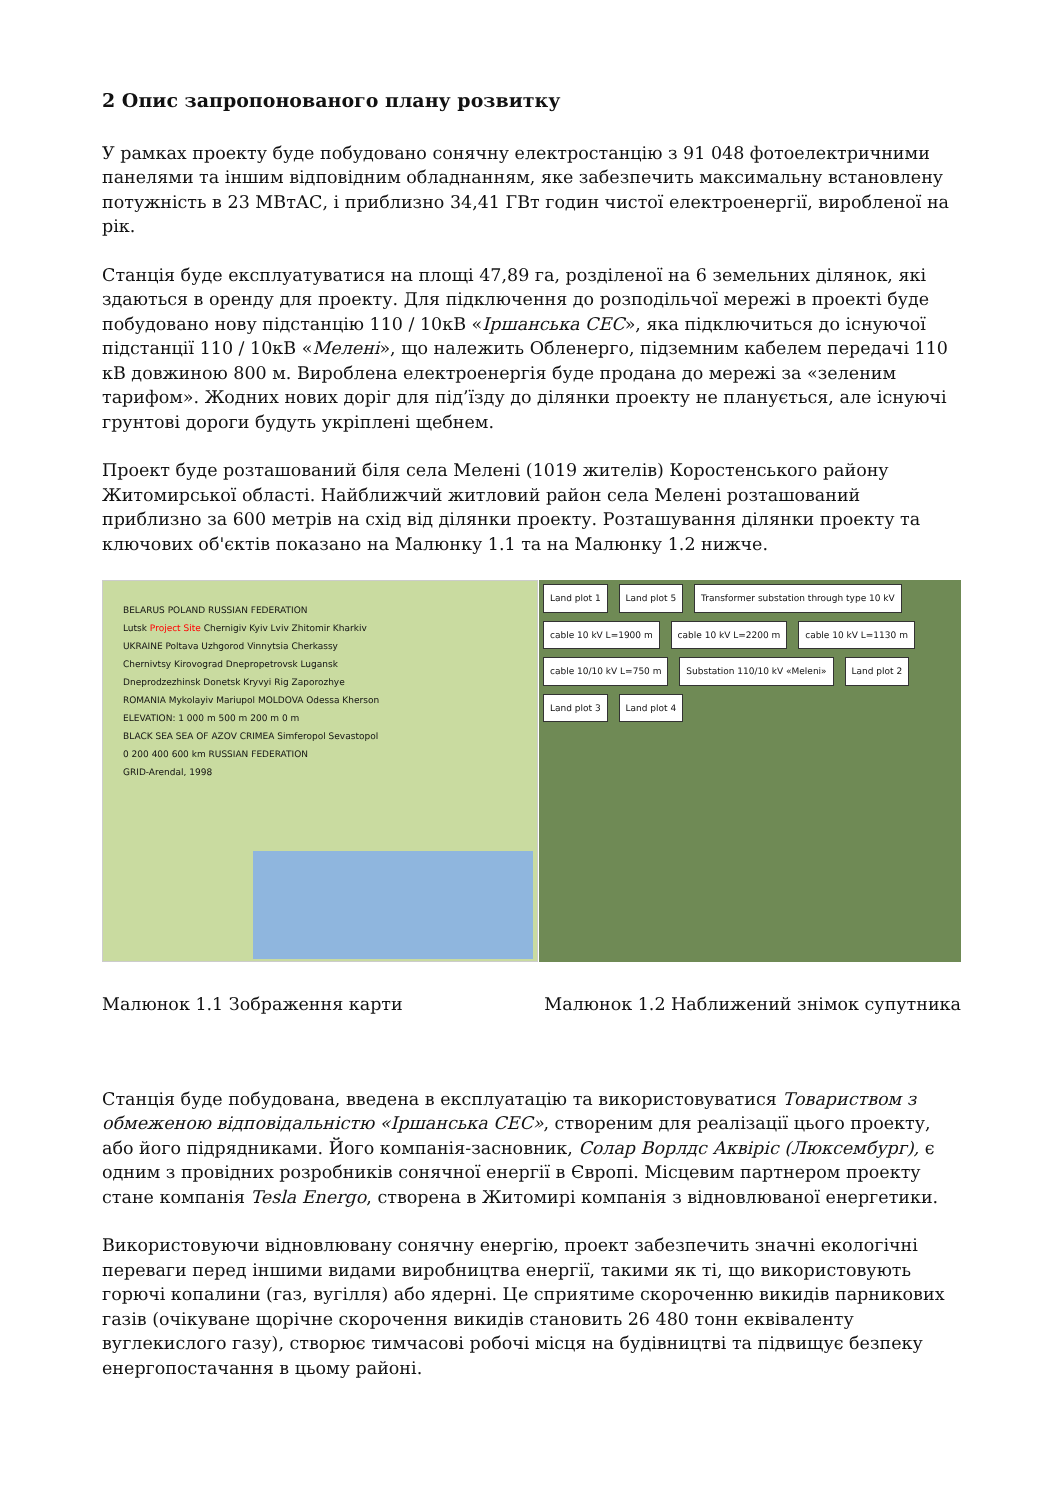2 Опис запропонованого плану розвитку
У рамках проекту буде побудовано сонячну електростанцію з 91 048 фотоелектричними панелями та іншим відповідним обладнанням, яке забезпечить максимальну встановлену потужність в 23 МВтАС, і приблизно 34,41 ГВт годин чистої електроенергії, виробленої на рік.
Станція буде експлуатуватися на площі 47,89 га, розділеної на 6 земельних ділянок, які здаються в оренду для проекту. Для підключення до розподільчої мережі в проекті буде побудовано нову підстанцію 110 / 10кВ «Іршанська СЕС», яка підключиться до існуючої підстанції 110 / 10кВ «Мелені», що належить Обленерго, підземним кабелем передачі 110 кВ довжиною 800 м. Вироблена електроенергія буде продана до мережі за «зеленим тарифом». Жодних нових доріг для під’їзду до ділянки проекту не планується, але існуючі грунтові дороги будуть укріплені щебнем.
Проект буде розташований біля села Мелені (1019 жителів) Коростенського району Житомирської області. Найближчий житловий район села Мелені розташований приблизно за 600 метрів на схід від ділянки проекту. Розташування ділянки проекту та ключових об'єктів показано на Малюнку 1.1 та на Малюнку 1.2 нижче.
BELARUS POLAND RUSSIAN FEDERATION
Lutsk Project Site Chernigiv Kyiv Lviv Zhitomir Kharkiv
UKRAINE Poltava Uzhgorod Vinnytsia Cherkassy
Chernivtsy Kirovograd Dnepropetrovsk Lugansk
Dneprodzezhinsk Donetsk Kryvyi Rig Zaporozhye
ROMANIA Mykolayiv Mariupol MOLDOVA Odessa Kherson
ELEVATION: 1 000 m 500 m 200 m 0 m
BLACK SEA SEA OF AZOV CRIMEA Simferopol Sevastopol
0 200 400 600 km RUSSIAN FEDERATION
GRID-Arendal, 1998
Land plot 1 Land plot 5 Transformer substation through type 10 kV cable 10 kV L=1900 m cable 10 kV L=2200 m cable 10 kV L=1130 m cable 10/10 kV L=750 m Substation 110/10 kV «Meleni» Land plot 2 Land plot 3 Land plot 4
Малюнок 1.1 Зображення карти Малюнок 1.2 Наближений знімок супутника
Станція буде побудована, введена в експлуатацію та використовуватися Товариством з обмеженою відповідальністю «Іршанська СЕС», створеним для реалізації цього проекту, або його підрядниками. Його компанія-засновник, Солар Ворлдс Аквіріс (Люксембург), є одним з провідних розробників сонячної енергії в Європі. Місцевим партнером проекту стане компанія Tesla Energo, створена в Житомирі компанія з відновлюваної енергетики.
Використовуючи відновлювану сонячну енергію, проект забезпечить значні екологічні переваги перед іншими видами виробництва енергії, такими як ті, що використовують горючі копалини (газ, вугілля) або ядерні. Це сприятиме скороченню викидів парникових газів (очікуване щорічне скорочення викидів становить 26 480 тонн еквіваленту вуглекислого газу), створює тимчасові робочі місця на будівництві та підвищує безпеку енергопостачання в цьому районі.